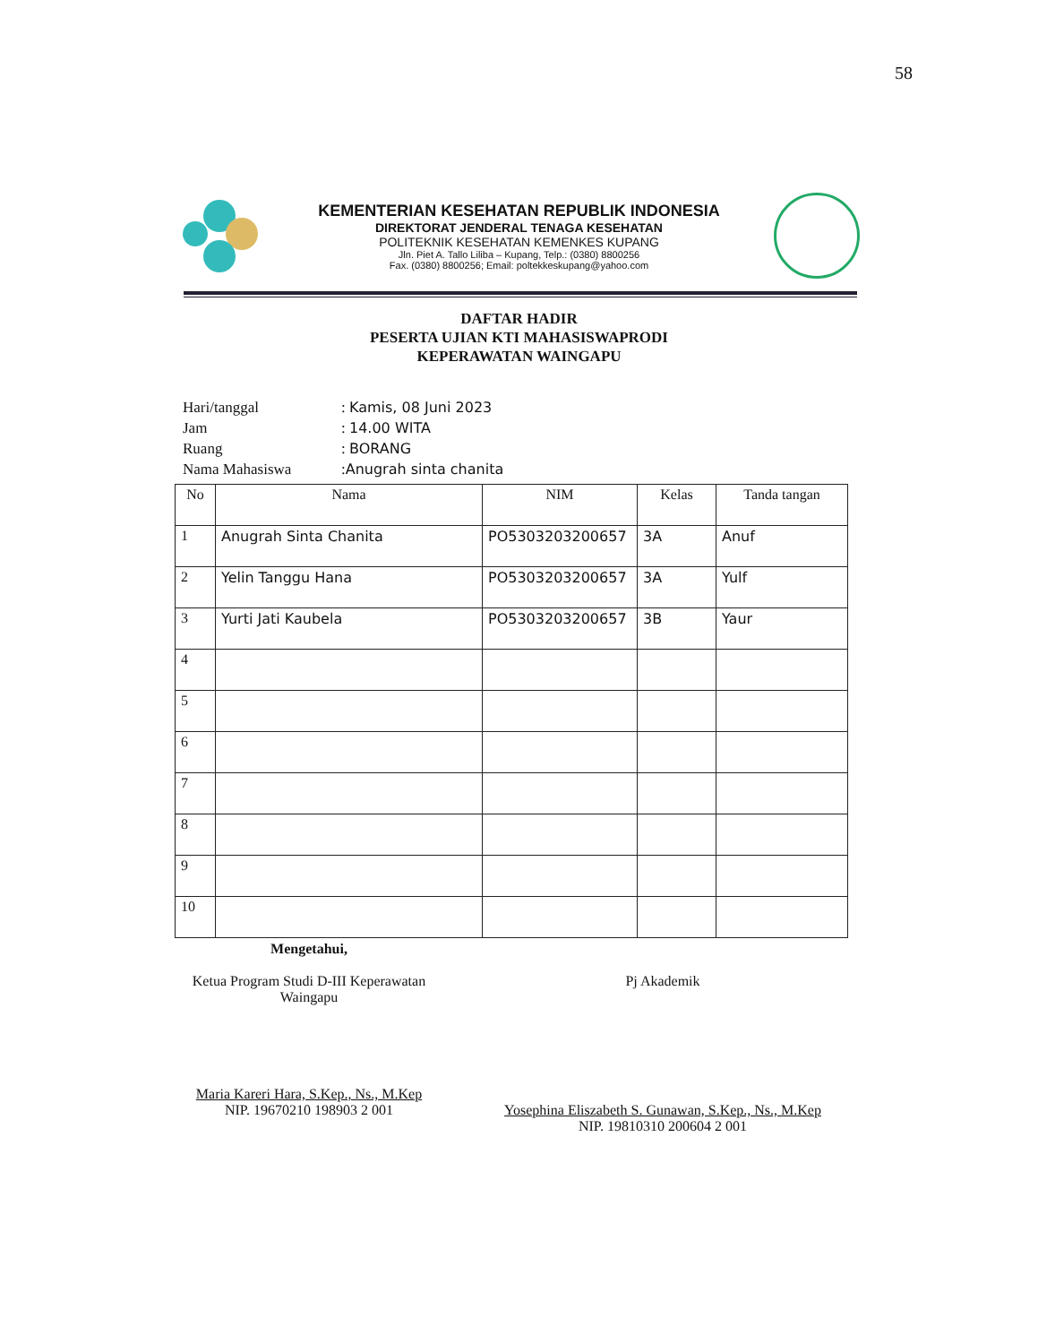58
KEMENTERIAN KESEHATAN REPUBLIK INDONESIA
DIREKTORAT JENDERAL TENAGA KESEHATAN
POLITEKNIK KESEHATAN KEMENKES KUPANG
Jln. Piet A. Tallo Liliba – Kupang, Telp.: (0380) 8800256
Fax. (0380) 8800256; Email: poltekkeskupang@yahoo.com
DAFTAR HADIR
PESERTA UJIAN KTI MAHASISWAPRODI
KEPERAWATAN WAINGAPU
| Hari/tanggal | : Kamis, 08 Juni 2023 |
| Jam | : 14.00 WITA |
| Ruang | : BORANG |
| Nama Mahasiswa | : Anugrah sinta chanita |
| No | Nama | NIM | Kelas | Tanda tangan |
| --- | --- | --- | --- | --- |
| 1 | Anugrah Sinta Chanita | PO5303203200657 | 3A | Anuf |
| 2 | Yelin Tanggu Hana | PO5303203200657 | 3A | Yulf |
| 3 | Yurti Jati Kaubela | PO5303203200657 | 3B | Yaur |
| 4 | | | | |
| 5 | | | | |
| 6 | | | | |
| 7 | | | | |
| 8 | | | | |
| 9 | | | | |
| 10 | | | | |
Mengetahui,
Ketua Program Studi D-III Keperawatan
Waingapu
Maria Kareri Hara, S.Kep., Ns., M.Kep
NIP. 19670210 198903 2 001
Pj Akademik
Yosephina Eliszabeth S. Gunawan, S.Kep., Ns., M.Kep
NIP. 19810310 200604 2 001